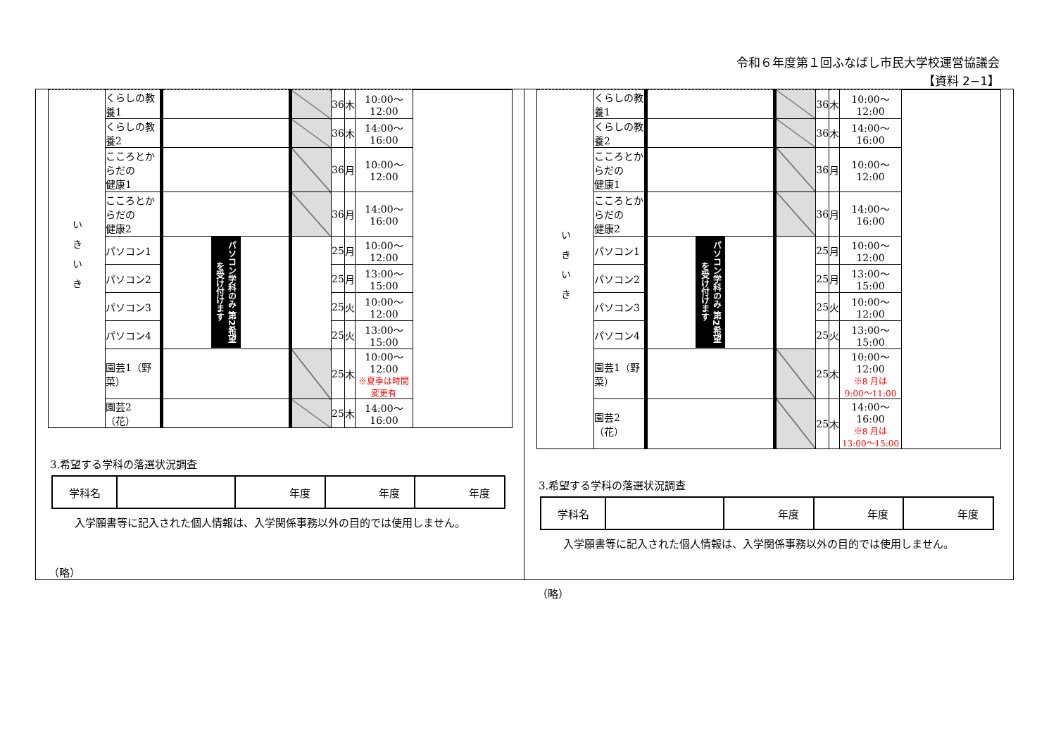令和６年度第１回ふなばし市民大学校運営協議会
【資料 2−1】
| いきいき | くらしの教養1 | | | 36 | 木 | 10:00〜12:00 | |
| | くらしの教養2 | | | 36 | 木 | 14:00〜16:00 | |
| | こころとからだの 健康1 | | | 36 | 月 | 10:00〜12:00 | |
| | こころとからだの 健康2 | | | 36 | 月 | 14:00〜16:00 | |
| | パソコン1 | パソコン学科のみ 第2希望を受け付けます | | 25 | 月 | 10:00〜12:00 | |
| | パソコン2 | | | 25 | 月 | 13:00〜15:00 | |
| | パソコン3 | | | 25 | 火 | 10:00〜12:00 | |
| | パソコン4 | | | 25 | 火 | 13:00〜15:00 | |
| | 園芸1（野菜） | | | 25 | 木 | 10:00〜12:00 ※夏季は時間変更有 | |
| | 園芸2（花） | | | 25 | 木 | 14:00〜16:00 | |
3.希望する学科の落選状況調査
| 学科名 | | 年度 | 年度 | 年度 |
入学願書等に記入された個人情報は、入学関係事務以外の目的では使用しません。
（略）
| いきいき | くらしの教養1 | | | 36 | 木 | 10:00〜12:00 | |
| | くらしの教養2 | | | 36 | 木 | 14:00〜16:00 | |
| | こころとからだの 健康1 | | | 36 | 月 | 10:00〜12:00 | |
| | こころとからだの 健康2 | | | 36 | 月 | 14:00〜16:00 | |
| | パソコン1 | パソコン学科のみ 第2希望を受け付けます | | 25 | 月 | 10:00〜12:00 | |
| | パソコン2 | | | 25 | 月 | 13:00〜15:00 | |
| | パソコン3 | | | 25 | 火 | 10:00〜12:00 | |
| | パソコン4 | | | 25 | 火 | 13:00〜15:00 | |
| | 園芸1（野菜） | | | 25 | 木 | 10:00〜12:00 ※8 月は 9:00〜11:00 | |
| | 園芸2（花） | | | 25 | 木 | 14:00〜16:00 ※8 月は 13:00〜15:00 | |
3.希望する学科の落選状況調査
| 学科名 | | 年度 | 年度 | 年度 |
入学願書等に記入された個人情報は、入学関係事務以外の目的では使用しません。
（略）